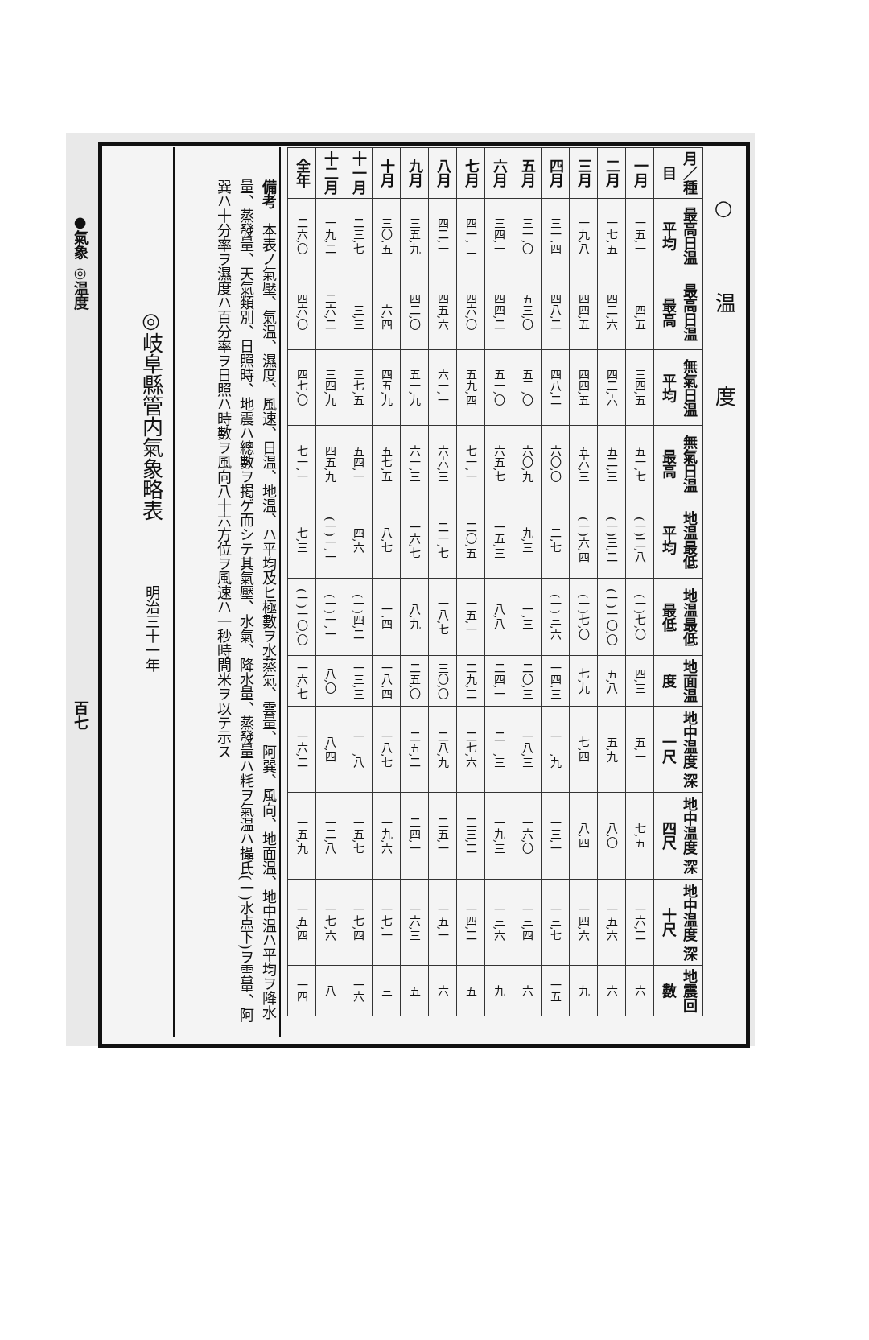●氣象 ◎温度　　　　　　　　　　　　　　　　　　　　　　　　　　　百七
○温度
| 月／種目 | 最高日温 平均 | 最高日温 最高 | 無氣日温 平均 | 無氣日温 最高 | 地温最低 平均 | 地温最低 最低 | 地面温度 | 地中温度 深一尺 | 地中温度 深四尺 | 地中温度 深十尺 | 地震回數 |
| --- | --- | --- | --- | --- | --- | --- | --- | --- | --- | --- | --- |
| 一月 | 一五,一 | 三四,五 | 三四,五 | 五一,七 | (一)二,八 | (一)七,〇 | 四,三 | 五,一 | 七,五 | 一六,二 | 六 |
| 二月 | 一七,五 | 四二,六 | 四二,六 | 五二,三 | (一)三,二 | (一)一〇,〇 | 五,八 | 五,九 | 八,〇 | 一五,六 | 六 |
| 三月 | 一九,八 | 四四,五 | 四四,五 | 五六,三 | (一)六,四 | (一)七,〇 | 七,九 | 七,四 | 八,四 | 一四,六 | 九 |
| 四月 | 三一,四 | 四八,二 | 四八,二 | 六〇,〇 | 二,七 | (一)三,六 | 一四,三 | 一三,九 | 一三,一 | 一三,七 | 一五 |
| 五月 | 三一,〇 | 五三,〇 | 五三,〇 | 六〇,九 | 九,三 | 一,三 | 二〇,三 | 一八,三 | 一六,〇 | 一三,四 | 六 |
| 六月 | 三四,一 | 四四,二 | 五一,〇 | 六五,七 | 一五,三 | 八,八 | 二四,一 | 二三,三 | 一九,三 | 一三,六 | 九 |
| 七月 | 四一,三 | 四六,〇 | 五九,四 | 七一,一 | 二〇,五 | 一五,一 | 二九,二 | 二七,六 | 二三,二 | 一四,二 | 五 |
| 八月 | 四二,一 | 四五,六 | 六一,一 | 六六,三 | 二一,七 | 一八,七 | 三〇,〇 | 二八,九 | 二五,一 | 一五,一 | 六 |
| 九月 | 三五,九 | 四二,〇 | 五一,九 | 六一,三 | 一六,七 | 八,九 | 二五,〇 | 二五,二 | 二四,一 | 一六,三 | 五 |
| 十月 | 三〇,五 | 三六,四 | 四五,九 | 五七,五 | 八,七 | 一,四 | 一八,四 | 一八,七 | 一九,六 | 一七,一 | 三 |
| 十一月 | 二三,七 | 三三,三 | 三七,五 | 五四,一 | 四,六 | (一)四,二 | 一三,三 | 一三,八 | 一五,七 | 一七,四 | 一六 |
| 十二月 | 一九,二 | 二六,二 | 三四,九 | 四五,九 | (一)一,一 | (一)一,一 | 八,〇 | 八,四 | 一二,八 | 一七,六 | 八 |
| 全年 | 二六,〇 | 四六,〇 | 四七,〇 | 七一,一 | 七,三 | (一)一〇,〇 | 一六,七 | 一六,二 | 一五,九 | 一五,四 | 一四 |
備考　本表ノ氣壓、氣温、濕度、風速、日温、地温、ハ平均及ヒ極數ヲ水蒸氣、雲量、阿巽、風向、地面温、地中温ハ平均ヲ降水量、蒸發量、天氣類別、日照時、地震ハ總數ヲ掲ゲ而シテ其氣壓、水氣、降水量、蒸發量ハ粍ヲ氣温ハ攝氏(一)水点下)ヲ雲量、阿巽ハ十分率ヲ濕度ハ百分率ヲ日照ハ時數ヲ風向八十六方位ヲ風速ハ一秒時間米ヲ以テ示ス
◎岐阜縣管内氣象略表明治三十一年